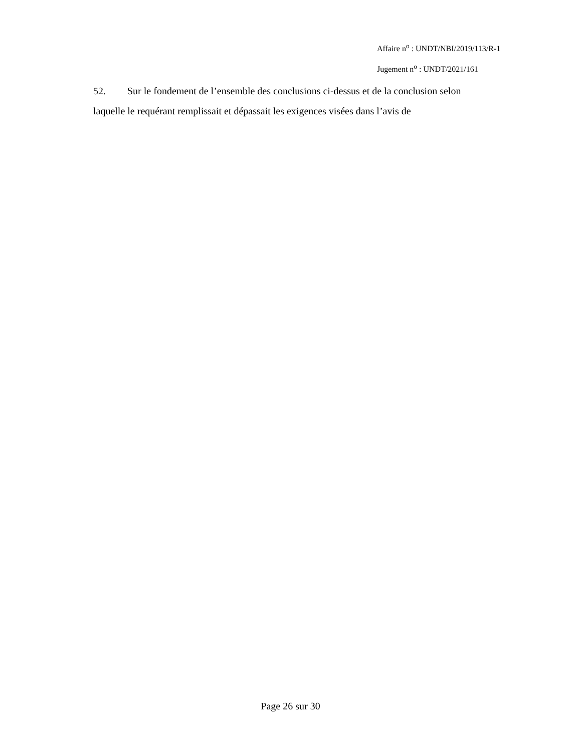Affaire n<sup>o</sup> : UNDT/NBI/2019/113/R-1
Jugement n<sup>o</sup> : UNDT/2021/161
52. Sur le fondement de l’ensemble des conclusions ci-dessus et de la conclusion selon laquelle le requérant remplissait et dépassait les exigences visées dans l’avis de
Page 26 sur 30